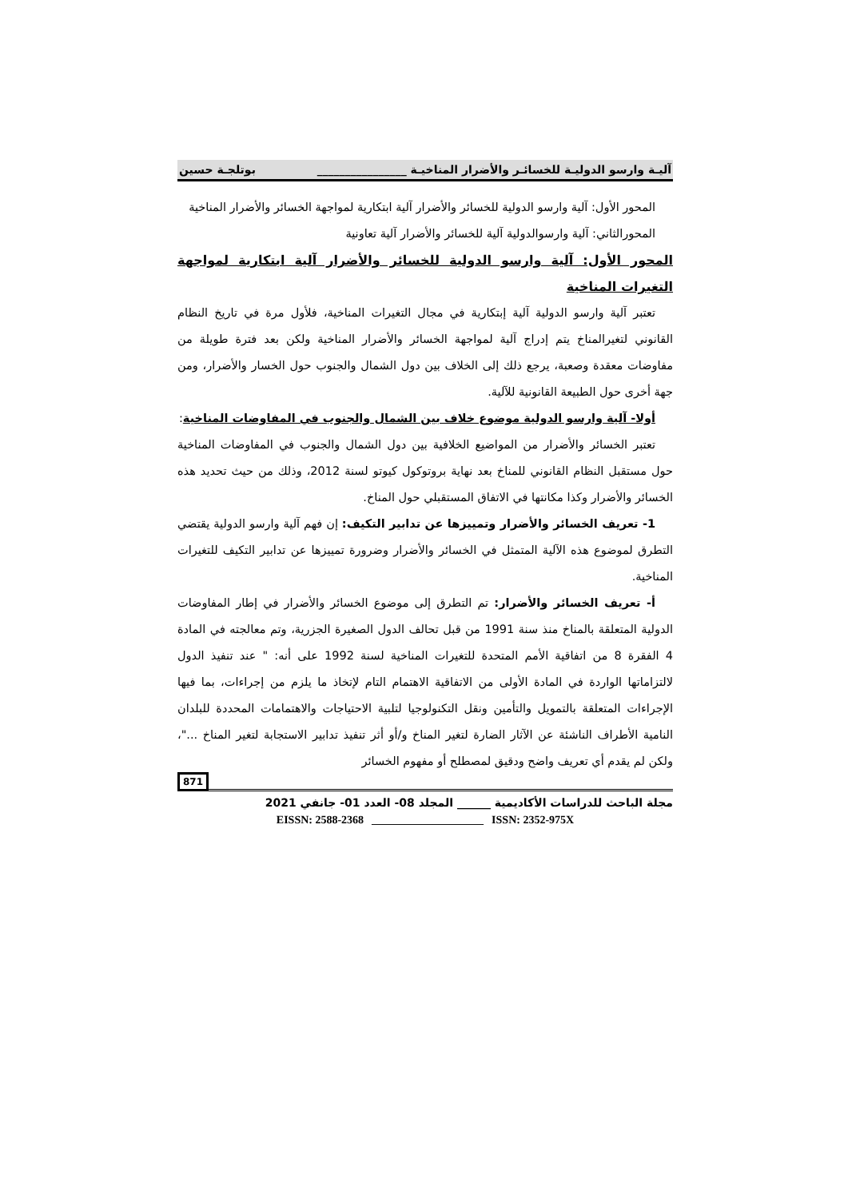آليـة وارسو الدوليـة للخسائـر والأضرار المناخيـة ________________ بوتلجـة حسين
المحور الأول: آلية وارسو الدولية للخسائر والأضرار آلية ابتكارية لمواجهة الخسائر والأضرار المناخية
المحورالثاني: آلية وارسوالدولية آلية للخسائر والأضرار آلية تعاونية
المحور الأول: آلية وارسو الدولية للخسائر والأضرار آلية ابتكارية لمواجهة التغيرات المناخية
تعتبر آلية وارسو الدولية آلية إبتكارية في مجال التغيرات المناخية، فلأول مرة في تاريخ النظام القانوني لتغيرالمناخ يتم إدراج آلية لمواجهة الخسائر والأضرار المناخية ولكن بعد فترة طويلة من مفاوضات معقدة وصعبة، يرجع ذلك إلى الخلاف بين دول الشمال والجنوب حول الخسار والأضرار، ومن جهة أخرى حول الطبيعة القانونية للآلية.
أولا- آلية وارسو الدولية موضوع خلاف بين الشمال والجنوب في المفاوضات المناخية:
تعتبر الخسائر والأضرار من المواضيع الخلافية بين دول الشمال والجنوب في المفاوضات المناخية حول مستقبل النظام القانوني للمناخ بعد نهاية بروتوكول كيوتو لسنة 2012، وذلك من حيث تحديد هذه الخسائر والأضرار وكذا مكانتها في الاتفاق المستقبلي حول المناخ.
1- تعريف الخسائر والأضرار وتمييزها عن تدابير التكيف: إن فهم آلية وارسو الدولية يقتضي التطرق لموضوع هذه الآلية المتمثل في الخسائر والأضرار وضرورة تمييزها عن تدابير التكيف للتغيرات المناخية.
أ- تعريف الخسائر والأضرار: تم التطرق إلى موضوع الخسائر والأضرار في إطار المفاوضات الدولية المتعلقة بالمناخ منذ سنة 1991 من قبل تحالف الدول الصغيرة الجزرية، وتم معالجته في المادة 4 الفقرة 8 من اتفاقية الأمم المتحدة للتغيرات المناخية لسنة 1992 على أنه: " عند تنفيذ الدول لالتزاماتها الواردة في المادة الأولى من الاتفاقية الاهتمام التام لإتخاذ ما يلزم من إجراءات، بما فيها الإجراءات المتعلقة بالتمويل والتأمين ونقل التكنولوجيا لتلبية الاحتياجات والاهتمامات المحددة للبلدان النامية الأطراف الناشئة عن الآثار الضارة لتغير المناخ و/أو أثر تنفيذ تدابير الاستجابة لتغير المناخ ..."، ولكن لم يقدم أي تعريف واضح ودقيق لمصطلح أو مفهوم الخسائر
871
مجلة الباحث للدراسات الأكاديمية ______ المجلد 08- العدد 01- جانفي 2021
EISSN: 2588-2368 ____________________ ISSN: 2352-975X